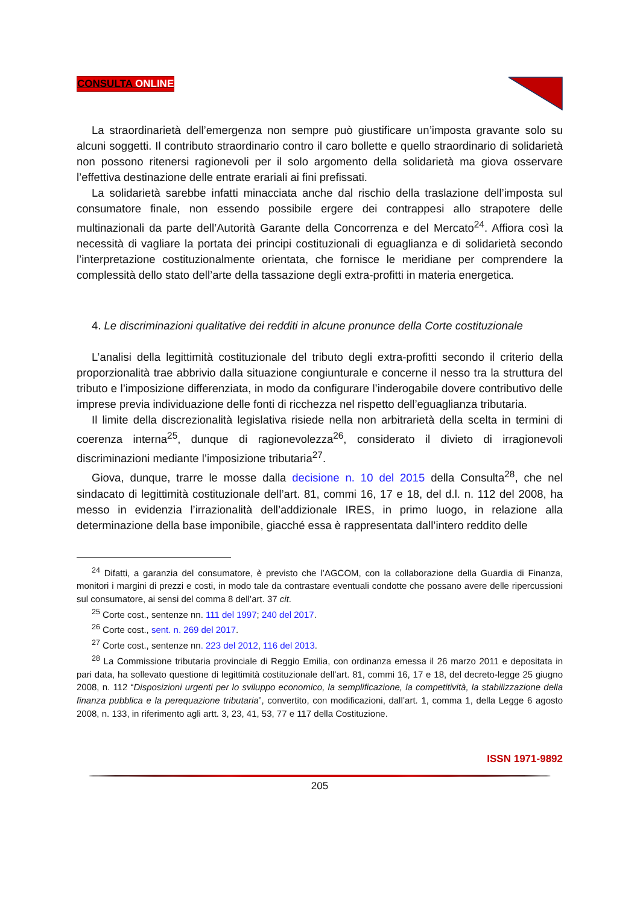CONSULTA ONLINE
La straordinarietà dell’emergenza non sempre può giustificare un’imposta gravante solo su alcuni soggetti. Il contributo straordinario contro il caro bollette e quello straordinario di solidarietà non possono ritenersi ragionevoli per il solo argomento della solidarietà ma giova osservare l’effettiva destinazione delle entrate erariali ai fini prefissati.
La solidarietà sarebbe infatti minacciata anche dal rischio della traslazione dell’imposta sul consumatore finale, non essendo possibile ergere dei contrappesi allo strapotere delle multinazionali da parte dell’Autorità Garante della Concorrenza e del Mercato<sup>24</sup>. Affiora così la necessità di vagliare la portata dei principi costituzionali di eguaglianza e di solidarietà secondo l’interpretazione costituzionalmente orientata, che fornisce le meridiane per comprendere la complessità dello stato dell’arte della tassazione degli extra-profitti in materia energetica.
4. Le discriminazioni qualitative dei redditi in alcune pronunce della Corte costituzionale
L’analisi della legittimità costituzionale del tributo degli extra-profitti secondo il criterio della proporzionalità trae abbrivio dalla situazione congiunturale e concerne il nesso tra la struttura del tributo e l’imposizione differenziata, in modo da configurare l’inderogabile dovere contributivo delle imprese previa individuazione delle fonti di ricchezza nel rispetto dell’eguaglianza tributaria.
Il limite della discrezionalità legislativa risiede nella non arbitrarietà della scelta in termini di coerenza interna<sup>25</sup>, dunque di ragionevolezza<sup>26</sup>, considerato il divieto di irragionevoli discriminazioni mediante l’imposizione tributaria<sup>27</sup>.
Giova, dunque, trarre le mosse dalla decisione n. 10 del 2015 della Consulta<sup>28</sup>, che nel sindacato di legittimità costituzionale dell’art. 81, commi 16, 17 e 18, del d.l. n. 112 del 2008, ha messo in evidenzia l’irrazionalità dell’addizionale IRES, in primo luogo, in relazione alla determinazione della base imponibile, giacché essa è rappresentata dall’intero reddito delle
<sup>24</sup> Difatti, a garanzia del consumatore, è previsto che l’AGCOM, con la collaborazione della Guardia di Finanza, monitori i margini di prezzi e costi, in modo tale da contrastare eventuali condotte che possano avere delle ripercussioni sul consumatore, ai sensi del comma 8 dell’art. 37 cit.
<sup>25</sup> Corte cost., sentenze nn. 111 del 1997; 240 del 2017.
<sup>26</sup> Corte cost., sent. n. 269 del 2017.
<sup>27</sup> Corte cost., sentenze nn. 223 del 2012, 116 del 2013.
<sup>28</sup> La Commissione tributaria provinciale di Reggio Emilia, con ordinanza emessa il 26 marzo 2011 e depositata in pari data, ha sollevato questione di legittimità costituzionale dell’art. 81, commi 16, 17 e 18, del decreto-legge 25 giugno 2008, n. 112 “Disposizioni urgenti per lo sviluppo economico, la semplificazione, la competitività, la stabilizzazione della finanza pubblica e la perequazione tributaria”, convertito, con modificazioni, dall’art. 1, comma 1, della Legge 6 agosto 2008, n. 133, in riferimento agli artt. 3, 23, 41, 53, 77 e 117 della Costituzione.
ISSN 1971-9892
205